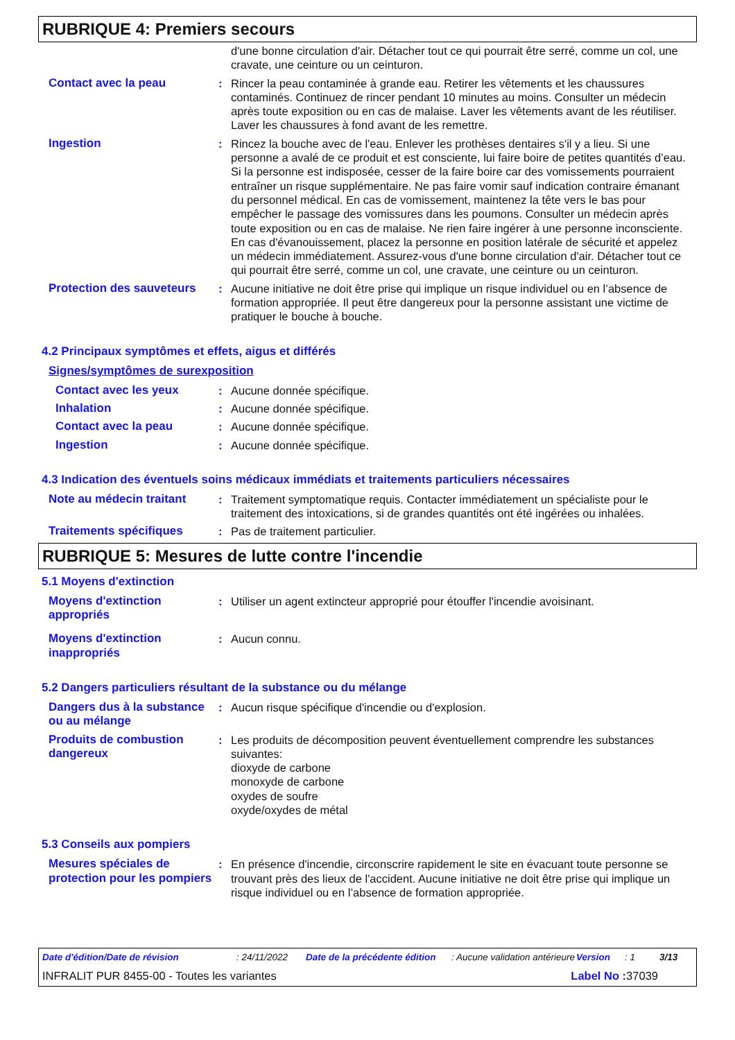RUBRIQUE 4: Premiers secours
d'une bonne circulation d'air. Détacher tout ce qui pourrait être serré, comme un col, une cravate, une ceinture ou un ceinturon.
Contact avec la peau : Rincer la peau contaminée à grande eau. Retirer les vêtements et les chaussures contaminés. Continuez de rincer pendant 10 minutes au moins. Consulter un médecin après toute exposition ou en cas de malaise. Laver les vêtements avant de les réutiliser. Laver les chaussures à fond avant de les remettre.
Ingestion : Rincez la bouche avec de l'eau. Enlever les prothèses dentaires s'il y a lieu. Si une personne a avalé de ce produit et est consciente, lui faire boire de petites quantités d’eau. Si la personne est indisposée, cesser de la faire boire car des vomissements pourraient entraîner un risque supplémentaire. Ne pas faire vomir sauf indication contraire émanant du personnel médical. En cas de vomissement, maintenez la tête vers le bas pour empêcher le passage des vomissures dans les poumons. Consulter un médecin après toute exposition ou en cas de malaise. Ne rien faire ingérer à une personne inconsciente. En cas d'évanouissement, placez la personne en position latérale de sécurité et appelez un médecin immédiatement. Assurez-vous d'une bonne circulation d'air. Détacher tout ce qui pourrait être serré, comme un col, une cravate, une ceinture ou un ceinturon.
Protection des sauveteurs
: Aucune initiative ne doit être prise qui implique un risque individuel ou en l’absence de formation appropriée. Il peut être dangereux pour la personne assistant une victime de pratiquer le bouche à bouche.
4.2 Principaux symptômes et effets, aigus et différés
Signes/symptômes de surexposition
Contact avec les yeux : Aucune donnée spécifique.
Inhalation : Aucune donnée spécifique.
Contact avec la peau : Aucune donnée spécifique.
Ingestion : Aucune donnée spécifique.
4.3 Indication des éventuels soins médicaux immédiats et traitements particuliers nécessaires
Note au médecin traitant : Traitement symptomatique requis. Contacter immédiatement un spécialiste pour le traitement des intoxications, si de grandes quantités ont été ingérées ou inhalées.
Traitements spécifiques : Pas de traitement particulier.
RUBRIQUE 5: Mesures de lutte contre l'incendie
5.1 Moyens d'extinction
Moyens d'extinction appropriés
: Utiliser un agent extincteur approprié pour étouffer l'incendie avoisinant.
Moyens d'extinction inappropriés
: Aucun connu.
5.2 Dangers particuliers résultant de la substance ou du mélange
Dangers dus à la substance ou au mélange
: Aucun risque spécifique d'incendie ou d'explosion.
Produits de combustion dangereux
: Les produits de décomposition peuvent éventuellement comprendre les substances suivantes:
dioxyde de carbone
monoxyde de carbone
oxydes de soufre
oxyde/oxydes de métal
5.3 Conseils aux pompiers
Mesures spéciales de protection pour les pompiers
: En présence d'incendie, circonscrire rapidement le site en évacuant toute personne se trouvant près des lieux de l'accident. Aucune initiative ne doit être prise qui implique un risque individuel ou en l’absence de formation appropriée.
Date d'édition/Date de révision: 24/11/2022 Date de la précédente édition: Aucune validation antérieure Version: 1 3/13
INFRALIT PUR 8455-00 - Toutes les variantes Label No : 37039